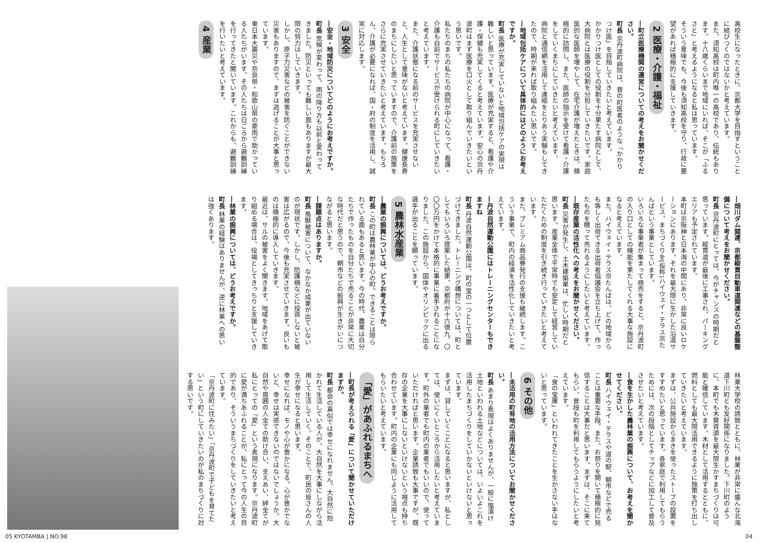高校生になったときに、京都大学を目指すということに結びつくのではないかと考えています。
また、須知高校は町内唯一の高校であり、伝統もあります。十八歳くらいまで地域にいれば、そこが「ふるさと」と考えるようになると私は思っています。
そういう意味でも、今後も須知高校を守り、行政に要望があれば積極的に支援していきます。
2 医療・介護・福祉
―町立医療機関の運営についての考えをお聞かせください。
町長 京丹波町病院は、昔の町医者のような「かかりつけ医」を目指していきたいと考えています。
かかりつけ医としての役割を十分果たす病院として、大病院とは医療の役割を分担していきたいです。家庭医的な医師を増やして、在宅介護が増えたときは、積極的に訪問し、また、医師の指示を受けて看護・介護をしていくまちにしていきたいと考えています。
病院と通信網を活用して連絡をとりあう実験もしてきたので、時期が来れば取り組みたい思いです。
―地域包括ケアについて具体的にはどのようにお考えですか。
町長 医療が充実していないと地域包括ケアの実現は難しいと思っています。医療が充実すると、看護や介護・保健も充実してくると考えています。安心の京丹波町はまず医療を口火として取り組んでいきたいという思いです。
私たちのまちの私たちの病院が中心になって、看護・介護も自前でサービスが受けられる町にしていきたいと考えています。
また、介護状態になる前のサービスを充実させないと、人生として意味がないと考えています。健康長寿のまちにしたいと思っていますので、介護前の施策をさらに充実させていきたいと考えています。もちろん、介護が必要になれば、国・府の制度を活用し、誠実に対応します。
3 安全
―安全・地域防災についてどのようにお考えですか。
町長 気候が変わって、雨の降り方も以前と変わってきました。防災といっても難しい面もありますが最大限の努力はしていきます。
しかし、原子力災害などの被害を防ぐことができない災害もありますので、まずは逃げることが大事と思っています。
東日本大震災や奈良県・和歌山県の豪雨で助かっている人たちがいます。その人たちは日ごろから避難訓練を行ってきたと聞いています。これからも、避難訓練を行いたいと考えています。
4 産業
―畑川ダム関連、京都縦貫自動車道関連などの基盤整備について考えをお聞かせください。
町長 京丹波町にとっては、今がチャンスの時期だと思っています。縦貫道が最後に工事され、パーキングエリアも予定されています。
本町は京阪神と日本海の中間にあり、非常に良いロケーションにあります。それを最大限に生かした沿道サービス、まちづくりを(仮称)ハイウェイ・テラス京たんばという事業としています。
いろいろな事業者が集まって商売をすると、京丹波町の入り口としての機能を果たしてくれる大事な施設になると考えています。
また、ハイウェイ・テラス京たんばは、どの地域からも等しく出荷できる出荷者協議会を立ち上げて、作ったものを競って売れるようにしたいと考えています。
―既存産業の活性化への考えをお聞かせください。
町長 災害が発生し、土木建築業は、忙しい時期だと思います。産業全体で平常時でも安定して経営していただくための制度を引き続き行っていきたいと考えています。
また、プレミアム商品券発行の支援も継続します。こういう事業で、町内の経済を活性化していきたいと考えています。
―丹波自然運動公園にはトレーニングセンターもできますね
町長 丹波自然運動公園は、町の宝の一つとして位置づけてきました。トレーニング構想については、町としてもいろいろ提案した結果、京都府が十六億九、〇〇〇万円をかけて本格的に事業に着手されることになりました。この施設から、国体やオリンピックに出る選手が出ることを願っています。
5 農林水産業
―農業の振興については、どうお考えですか。
町長 この町は農林業が中心の町。できることは限られている面もあると思います。今の時代、農業は自分たちで作ったものを自分たちで売ることが非常に大切な時代だと思うので、朝市などの振興が生きがいにつながると思います。
―課題点はありますか。
町長 鳥獣被害について、なかなか成果が出ていないのが現状です。しかし、防護柵などに投資しないと被害は広がるので、今後も充実させていきます。良いものは積極的に導入していきます。
最近は、サルの被害をよく聞きます。地域をあげて取り組める場合は、役場としてきっちりと支援していきます。
―林業の振興については、どうお考えですか。
町長 林業の経験はありませんが、逆に林業への思いは強くあります。
林業大学校の誘致とともに、林業が非常に盛んな北海道下川町とも友好関係になりました。下川町のように、本町でも木質資源を最大限生かすまちづくりは可能と確信しています。木材として活用するとともに、燃料としても最大限活用できるように施策を打ち出していきたいと考えています。
まずは、公共施設からまきを使ったストーブの設置をすすめたいと思っています。各家庭で利用してもらうためには、次の段階としてチップなどに加工して普及させたいと考えています。
―食を生かした農林業の振興について、お考えを聞かせてください。
町長 ハイウェイ・テラスや道の駅、朝市などで売ることは重要な手段。また、お祭りを開いて積極的に発信することは大事だと思います。まずは、そこに来てもらい、普段も町を利用してもらうようにしたいと考えています。
「食の宝庫」といわれてきたことを生かさない手はないと思っています。
6 その他
―未活用の町有地の活用方法についてお聞かせください。
町長 あまり表現はよくありませんが、一般に塩漬け土地といわれる土地などについては、いよいよこれを活用したまちづくりをしていかないといけないと思っています。
まずは、貸していくことになると思いますが、私としては、使いにくいところから活用したいと考えています。町外の業者でも町内の業者でもいいので、使っていただければと思います。企業誘致も大事ですが、既存の企業を大事にしないといけないという視点も持ち合わせています。町内の企業にも同じように活用してもらいたいと考えています。
「愛」があふれるまちへ
―町長が考えられる「愛」について聞かせていただけますか。
町長 都会の真似では幸せになれません。大自然に抱かれて生活している人が、大自然を大事にしながら活用して生活していく。そのことで、町民の皆さんの人生が幸せになると思います。
幸せになれば、モノや心が豊かになる。心が豊かでないと、幸せは実感できないのではないでしょうか。大自然や周囲の人全ての助け合い、支えあい、絆全てが私にとっての「愛」という表現になります。京丹波町に愛が満ちあふれることが、私にとって今の人生の目的であり、そういうまちづくりをしていきたいと考えています。
「京丹波町に住みたい」「京丹波町で子どもを育てたい」という町にしていきたいのが私のまちづくりに対する思いです。
05 KYOTAMBA | NO.98 04